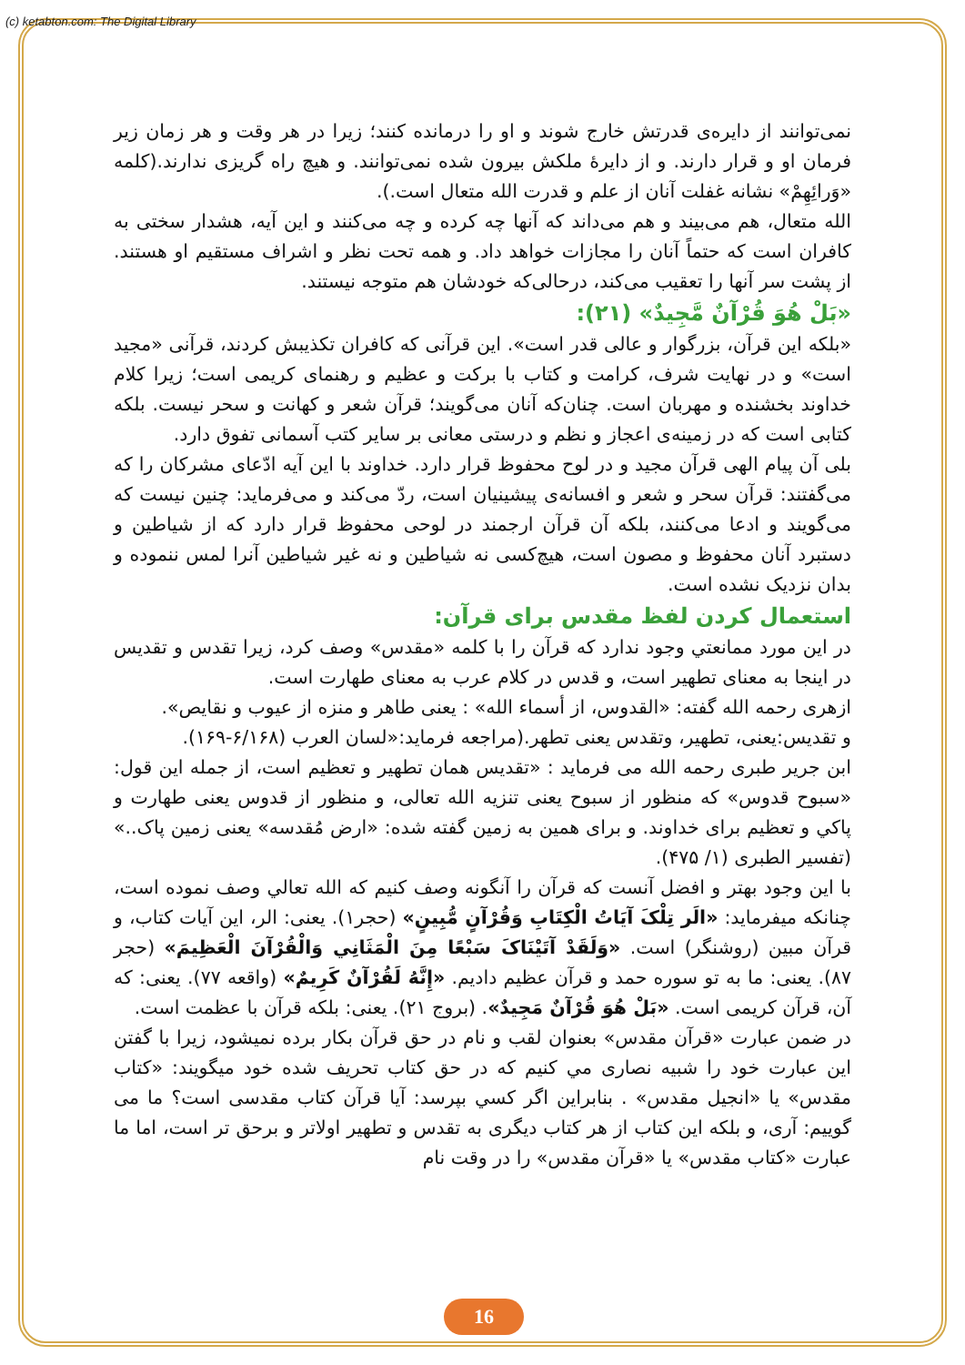(c) ketabton.com: The Digital Library
نمی‌توانند از دایره‌ی قدرتش خارج شوند و او را درمانده کنند؛ زیرا در هر وقت و هر زمان زیر فرمان او و قرار دارند. و از دایرۀ ملکش بیرون شده نمی‌توانند. و هیچ راه گریزی ندارند.(کلمه «وَرائِهِمْ» نشانه غفلت آنان از علم و قدرت الله متعال است.).
الله متعال، هم می‌بیند و هم می‌داند که آنها چه کرده و چه می‌کنند و این آیه، هشدار سختی به کافران است که حتماً آنان را مجازات خواهد داد. و همه تحت نظر و اشراف مستقیم او هستند. از پشت سر آنها را تعقیب می‌کند، درحالی‌که خودشان هم متوجه نیستند.
«بَلْ هُوَ قُرْآنٌ مَّجِيدٌ» (۲۱):
«بلکه این قرآن، بزرگوار و عالی قدر است». این قرآنی که کافران تکذیبش کردند، قرآنی «مجید است» و در نهایت شرف، کرامت و کتاب با برکت و عظیم و رهنمای کریمی است؛ زیرا کلام خداوند بخشنده و مهربان است. چنان‌که آنان می‌گویند؛ قرآن شعر و کهانت و سحر نیست. بلکه کتابی است که در زمینه‌ی اعجاز و نظم و درستی معانی بر سایر کتب آسمانی تفوق دارد.
بلی آن پیام الهی قرآن مجید و در لوح محفوظ قرار دارد. خداوند با این آیه ادّعای مشرکان را که می‌گفتند: قرآن سحر و شعر و افسانه‌ی پیشینیان است، ردّ می‌کند و می‌فرماید: چنین نیست که می‌گویند و ادعا می‌کنند، بلکه آن قرآن ارجمند در لوحی محفوظ قرار دارد که از شیاطین و دستبرد آنان محفوظ و مصون است، هیچ‌کسی نه شیاطین و نه غیر شیاطین آنرا لمس ننموده و بدان نزدیک نشده است.
استعمال کردن لفظ مقدس برای قرآن:
در این مورد ممانعتي وجود ندارد که قرآن را با کلمه «مقدس» وصف کرد، زیرا تقدس و تقدیس در اینجا به معنای تطهیر است، و قدس در کلام عرب به معنای طهارت است.
ازهری رحمه الله گفته: «القدوس، از أسماء الله» : یعنی طاهر و منزه از عیوب و نقایص».
و تقدیس:یعنی، تطهیر، وتقدس یعنی تطهر.(مراجعه فرماید:«لسان العرب (۶/۱۶۸-۱۶۹).
ابن جریر طبری رحمه الله می فرماید : «تقدیس همان تطهیر و تعظیم است، از جمله این قول: «سبوح قدوس» که منظور از سبوح یعنی تنزیه الله تعالی، و منظور از قدوس یعنی طهارت و پاکي و تعظیم برای خداوند. و برای همین به زمین گفته شده: «ارض مُقدسه» یعنی زمین پاک..» (تفسیر الطبری (۱/ ۴۷۵).
با این وجود بهتر و افضل آنست که قرآن را آنگونه وصف کنیم که الله تعالي وصف نموده است، چنانکه میفرماید: «الَر تِلْکَ آيَاتُ الْكِتَابِ وَقُرْآنٍ مُّبِينٍ» (حجر۱). یعنی: الر، این آیات کتاب، و قرآن مبین (روشنگر) است. «وَلَقَدْ آتَيْنَاکَ سَبْعًا مِنَ الْمَثَانِي وَالْقُرْآنَ الْعَظِيمَ» (حجر ۸۷). یعنی: ما به تو سوره حمد و قرآن عظیم دادیم. «إِنَّهُ لَقُرْآنٌ كَرِيمٌ» (واقعه ۷۷). یعنی: که آن، قرآن کریمی است. «بَلْ هُوَ قُرْآنٌ مَجِيدٌ». (بروج ۲۱). یعنی: بلکه قرآن با عظمت است.
در ضمن عبارت «قرآن مقدس» بعنوان لقب و نام در حق قرآن بکار برده نمیشود، زیرا با گفتن این عبارت خود را شبیه نصاری مي کنیم که در حق کتاب تحریف شده خود میگویند: «کتاب مقدس» یا «انجیل مقدس» . بنابراین اگر کسي بپرسد: آیا قرآن کتاب مقدسی است؟ ما می گوییم: آری، و بلکه این کتاب از هر کتاب دیگری به تقدس و تطهیر اولاتر و برحق تر است، اما ما عبارت «کتاب مقدس» یا «قرآن مقدس» را در وقت نام
16